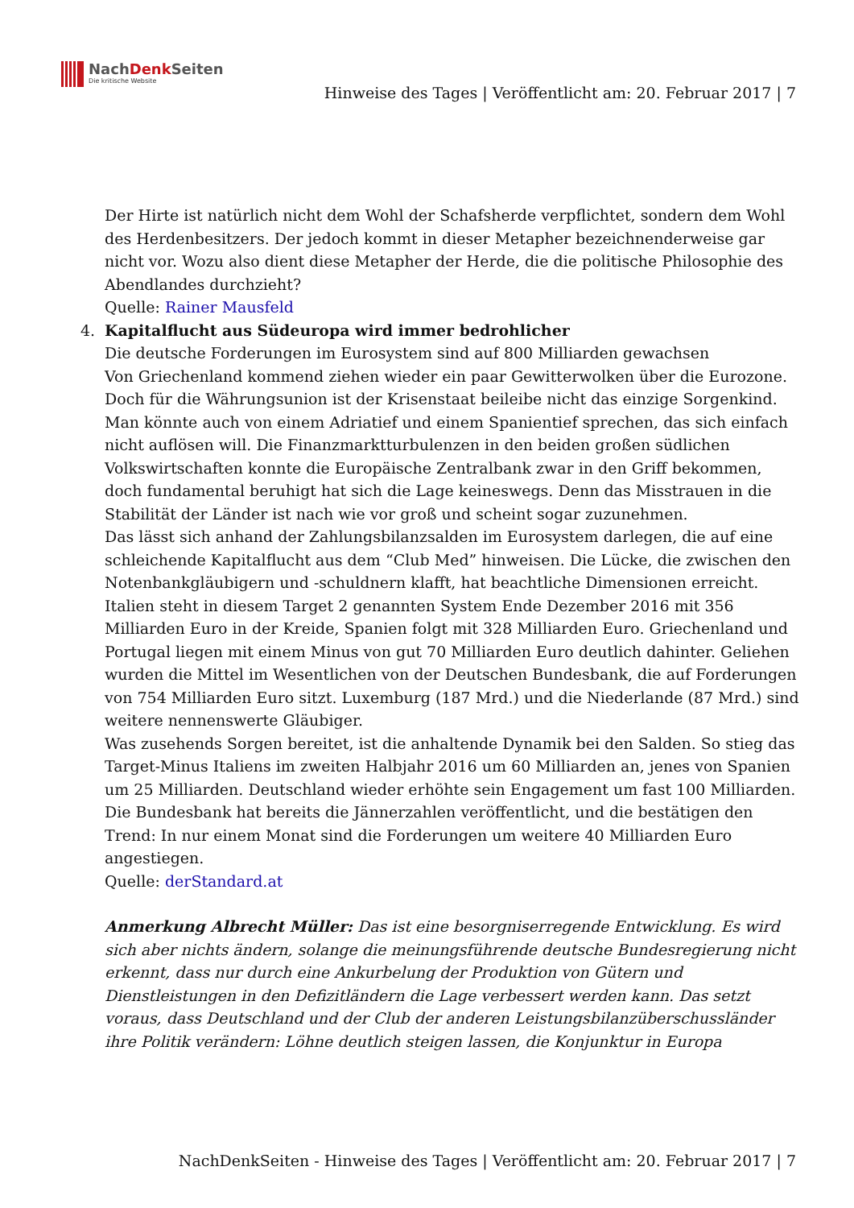NachDenk Seiten
Die kritische Website
Hinweise des Tages | Veröffentlicht am: 20. Februar 2017 | 7
Der Hirte ist natürlich nicht dem Wohl der Schafsherde verpflichtet, sondern dem Wohl des Herdenbesitzers. Der jedoch kommt in dieser Metapher bezeichnenderweise gar nicht vor. Wozu also dient diese Metapher der Herde, die die politische Philosophie des Abendlandes durchzieht?
Quelle: Rainer Mausfeld
4. Kapitalflucht aus Südeuropa wird immer bedrohlicher
Die deutsche Forderungen im Eurosystem sind auf 800 Milliarden gewachsen
Von Griechenland kommend ziehen wieder ein paar Gewitterwolken über die Eurozone. Doch für die Währungsunion ist der Krisenstaat beileibe nicht das einzige Sorgenkind. Man könnte auch von einem Adriatief und einem Spanientief sprechen, das sich einfach nicht auflösen will. Die Finanzmarktturbulenzen in den beiden großen südlichen Volkswirtschaften konnte die Europäische Zentralbank zwar in den Griff bekommen, doch fundamental beruhigt hat sich die Lage keineswegs. Denn das Misstrauen in die Stabilität der Länder ist nach wie vor groß und scheint sogar zuzunehmen.
Das lässt sich anhand der Zahlungsbilanzsalden im Eurosystem darlegen, die auf eine schleichende Kapitalflucht aus dem “Club Med” hinweisen. Die Lücke, die zwischen den Notenbankgläubigern und -schuldnern klafft, hat beachtliche Dimensionen erreicht. Italien steht in diesem Target 2 genannten System Ende Dezember 2016 mit 356 Milliarden Euro in der Kreide, Spanien folgt mit 328 Milliarden Euro. Griechenland und Portugal liegen mit einem Minus von gut 70 Milliarden Euro deutlich dahinter. Geliehen wurden die Mittel im Wesentlichen von der Deutschen Bundesbank, die auf Forderungen von 754 Milliarden Euro sitzt. Luxemburg (187 Mrd.) und die Niederlande (87 Mrd.) sind weitere nennenswerte Gläubiger.
Was zusehends Sorgen bereitet, ist die anhaltende Dynamik bei den Salden. So stieg das Target-Minus Italiens im zweiten Halbjahr 2016 um 60 Milliarden an, jenes von Spanien um 25 Milliarden. Deutschland wieder erhöhte sein Engagement um fast 100 Milliarden. Die Bundesbank hat bereits die Jännerzahlen veröffentlicht, und die bestätigen den Trend: In nur einem Monat sind die Forderungen um weitere 40 Milliarden Euro angestiegen.
Quelle: derStandard.at
Anmerkung Albrecht Müller: Das ist eine besorgniserregende Entwicklung. Es wird sich aber nichts ändern, solange die meinungsführende deutsche Bundesregierung nicht erkennt, dass nur durch eine Ankurbelung der Produktion von Gütern und Dienstleistungen in den Defizitländern die Lage verbessert werden kann. Das setzt voraus, dass Deutschland und der Club der anderen Leistungsbilanzüberschussländer ihre Politik verändern: Löhne deutlich steigen lassen, die Konjunktur in Europa
NachDenkSeiten - Hinweise des Tages | Veröffentlicht am: 20. Februar 2017 | 7